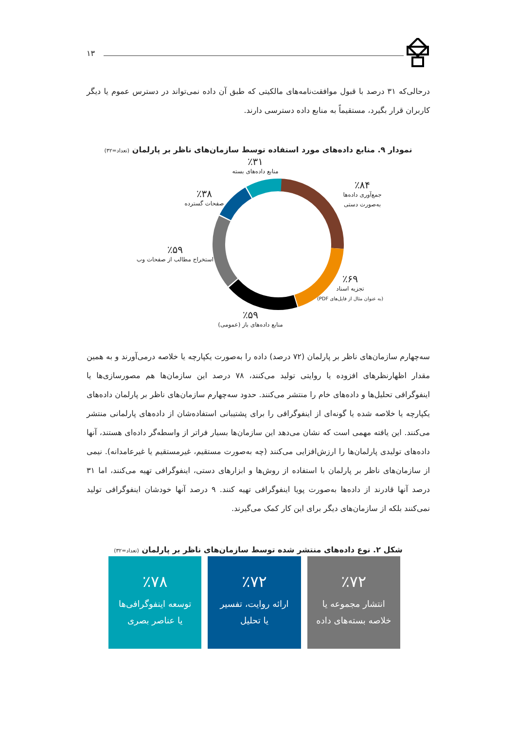۱۳
درحالی‌که ۳۱ درصد با قبول موافقت‌نامه‌های مالکیتی که طبق آن داده نمی‌تواند در دسترس عموم یا دیگر کاربران قرار بگیرد، مستقیماً به منابع داده دسترسی دارند.
نمودار ۹. منابع داده‌های مورد استفاده توسط سازمان‌های ناظر بر پارلمان (تعداد=۳۲)
٪۳۱
منابع داده‌های بسته
٪۸۴
جمع‌آوری داده‌ها به‌صورت دستی
٪۳۸
صفحات گسترده
٪۵۹
استخراج مطالب از صفحات وب
٪۶۹
تجزیه اسناد
(به عنوان مثال از فایل‌های PDF)
٪۵۹
منابع داده‌های باز (عمومی)
سه‌چهارم سازمان‌های ناظر بر پارلمان (۷۲ درصد) داده را به‌صورت یکپارچه یا خلاصه درمی‌آورند و به همین مقدار اظهارنظرهای افزوده یا روایتی تولید می‌کنند، ۷۸ درصد این سازمان‌ها هم مصورسازی‌ها یا اینفوگرافی تحلیل‌ها و داده‌های خام را منتشر می‌کنند. حدود سه‌چهارم سازمان‌های ناظر بر پارلمان داده‌های یکپارچه یا خلاصه شده یا گونه‌ای از اینفوگرافی را برای پشتیبانی استفاده‌شان از داده‌های پارلمانی منتشر می‌کنند. این یافته مهمی است که نشان می‌دهد این سازمان‌ها بسیار فراتر از واسطه‌گر داده‌ای هستند، آنها داده‌های تولیدی پارلمان‌ها را ارزش‌افزایی می‌کنند (چه به‌صورت مستقیم، غیرمستقیم یا غیرعامدانه). نیمی از سازمان‌های ناظر بر پارلمان با استفاده از روش‌ها و ابزارهای دستی، اینفوگرافی تهیه می‌کنند، اما ۳۱ درصد آنها قادرند از داده‌ها به‌صورت پویا اینفوگرافی تهیه کنند. ۹ درصد آنها خودشان اینفوگرافی تولید نمی‌کنند بلکه از سازمان‌های دیگر برای این کار کمک می‌گیرند.
شکل ۲. نوع داده‌های منتشر شده توسط سازمان‌های ناظر بر پارلمان (تعداد=۳۲)
٪۷۲
انتشار مجموعه یا
خلاصه بسته‌های داده
٪۷۲
ارائه روایت، تفسیر
یا تحلیل
٪۷۸
توسعه اینفوگرافی‌ها
یا عناصر بصری